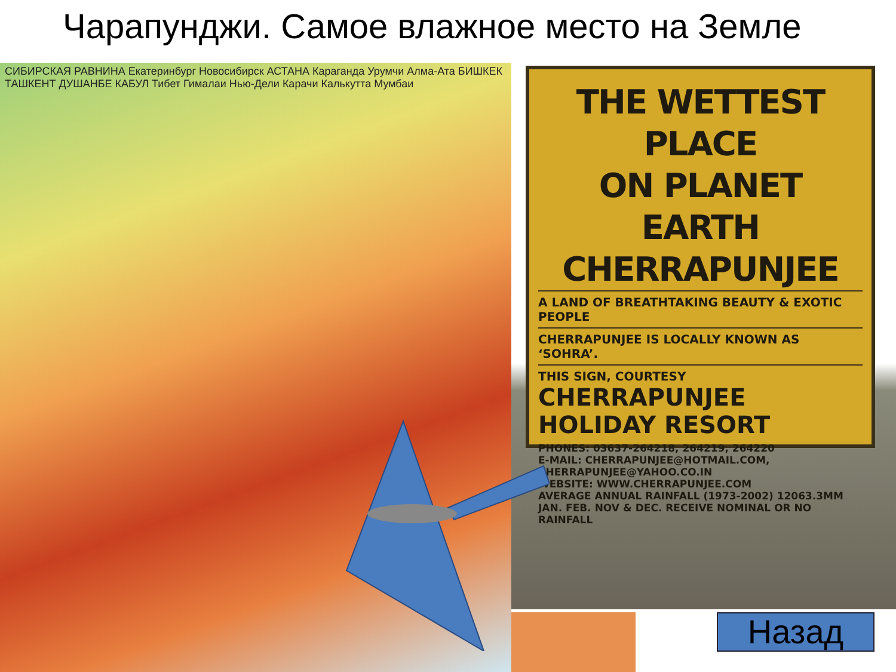Чарапунджи. Самое влажное место на Земле
СИБИРСКАЯ РАВНИНА Екатеринбург Новосибирск АСТАНА Караганда Урумчи Алма-Ата БИШКЕК ТАШКЕНТ ДУШАНБЕ КАБУЛ Тибет Гималаи Нью-Дели Карачи Калькутта Мумбаи
THE WETTEST PLACE
ON PLANET EARTH
CHERRAPUNJEE
A LAND OF BREATHTAKING BEAUTY & EXOTIC PEOPLE
CHERRAPUNJEE IS LOCALLY KNOWN AS ‘SOHRA’.
THIS SIGN, COURTESY
CHERRAPUNJEE HOLIDAY RESORT
PHONES: 03637-264218, 264219, 264220
E-MAIL: CHERRAPUNJEE@HOTMAIL.COM, CHERRAPUNJEE@YAHOO.CO.IN
WEBSITE: WWW.CHERRAPUNJEE.COM
AVERAGE ANNUAL RAINFALL (1973-2002) 12063.3MM
JAN. FEB. NOV & DEC. RECEIVE NOMINAL OR NO RAINFALL
Назад